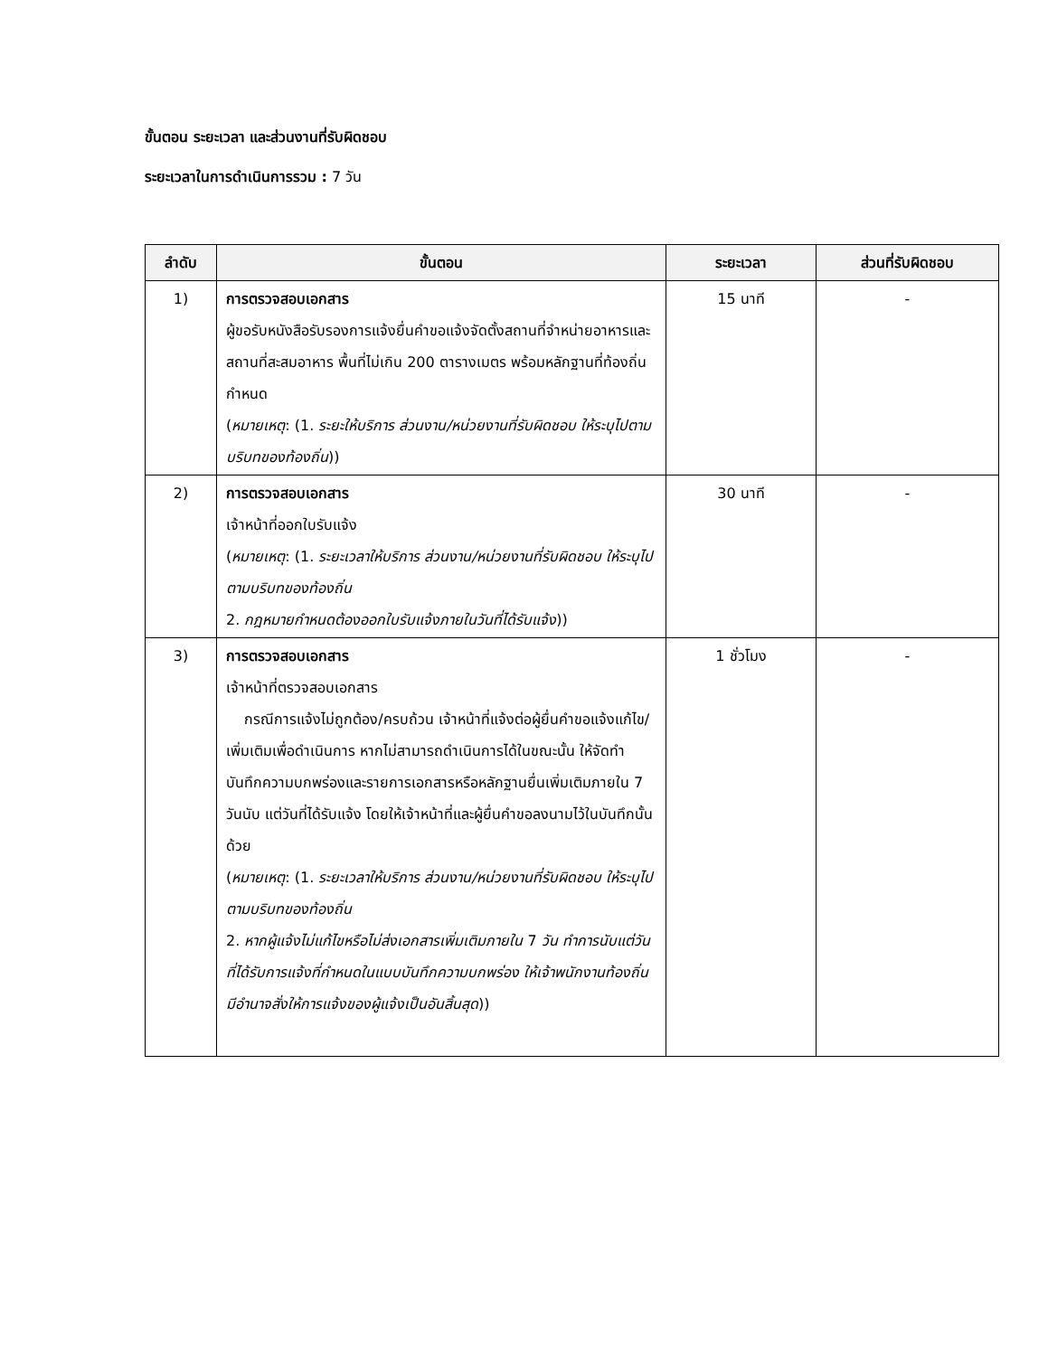ขั้นตอน ระยะเวลา และส่วนงานที่รับผิดชอบ
ระยะเวลาในการดำเนินการรวม : 7 วัน
| ลำดับ | ขั้นตอน | ระยะเวลา | ส่วนที่รับผิดชอบ |
| --- | --- | --- | --- |
| 1) | การตรวจสอบเอกสาร ผู้ขอรับหนังสือรับรองการแจ้งยื่นคำขอแจ้งจัดตั้งสถานที่จำหน่ายอาหารและสถานที่สะสมอาหาร พื้นที่ไม่เกิน 200 ตารางเมตร พร้อมหลักฐานที่ท้องถิ่นกำหนด ( หมายเหตุ : (1. ระยะให้บริการ ส่วนงาน/หน่วยงานที่รับผิดชอบ ให้ระบุไปตามบริบทของท้องถิ่น )) | 15 นาที | - |
| 2) | การตรวจสอบเอกสาร เจ้าหน้าที่ออกใบรับแจ้ง ( หมายเหตุ : (1. ระยะเวลาให้บริการ ส่วนงาน/หน่วยงานที่รับผิดชอบ ให้ระบุไปตามบริบทของท้องถิ่น 2. กฎหมายกำหนดต้องออกใบรับแจ้งภายในวันที่ได้รับแจ้ง )) | 30 นาที | - |
| 3) | การตรวจสอบเอกสาร เจ้าหน้าที่ตรวจสอบเอกสาร กรณีการแจ้งไม่ถูกต้อง/ครบถ้วน เจ้าหน้าที่แจ้งต่อผู้ยื่นคำขอแจ้งแก้ไข/เพิ่มเติมเพื่อดำเนินการ หากไม่สามารถดำเนินการได้ในขณะนั้น ให้จัดทำบันทึกความบกพร่องและรายการเอกสารหรือหลักฐานยื่นเพิ่มเติมภายใน 7 วันนับ แต่วันที่ได้รับแจ้ง โดยให้เจ้าหน้าที่และผู้ยื่นคำขอลงนามไว้ในบันทึกนั้นด้วย ( หมายเหตุ : (1. ระยะเวลาให้บริการ ส่วนงาน/หน่วยงานที่รับผิดชอบ ให้ระบุไปตามบริบทของท้องถิ่น 2. หากผู้แจ้งไม่แก้ไขหรือไม่ส่งเอกสารเพิ่มเติมภายใน 7 วัน ทำการนับแต่วันที่ได้รับการแจ้งที่กำหนดในแบบบันทึกความบกพร่อง ให้เจ้าพนักงานท้องถิ่นมีอำนาจสั่งให้การแจ้งของผู้แจ้งเป็นอันสิ้นสุด )) | 1 ชั่วโมง | - |